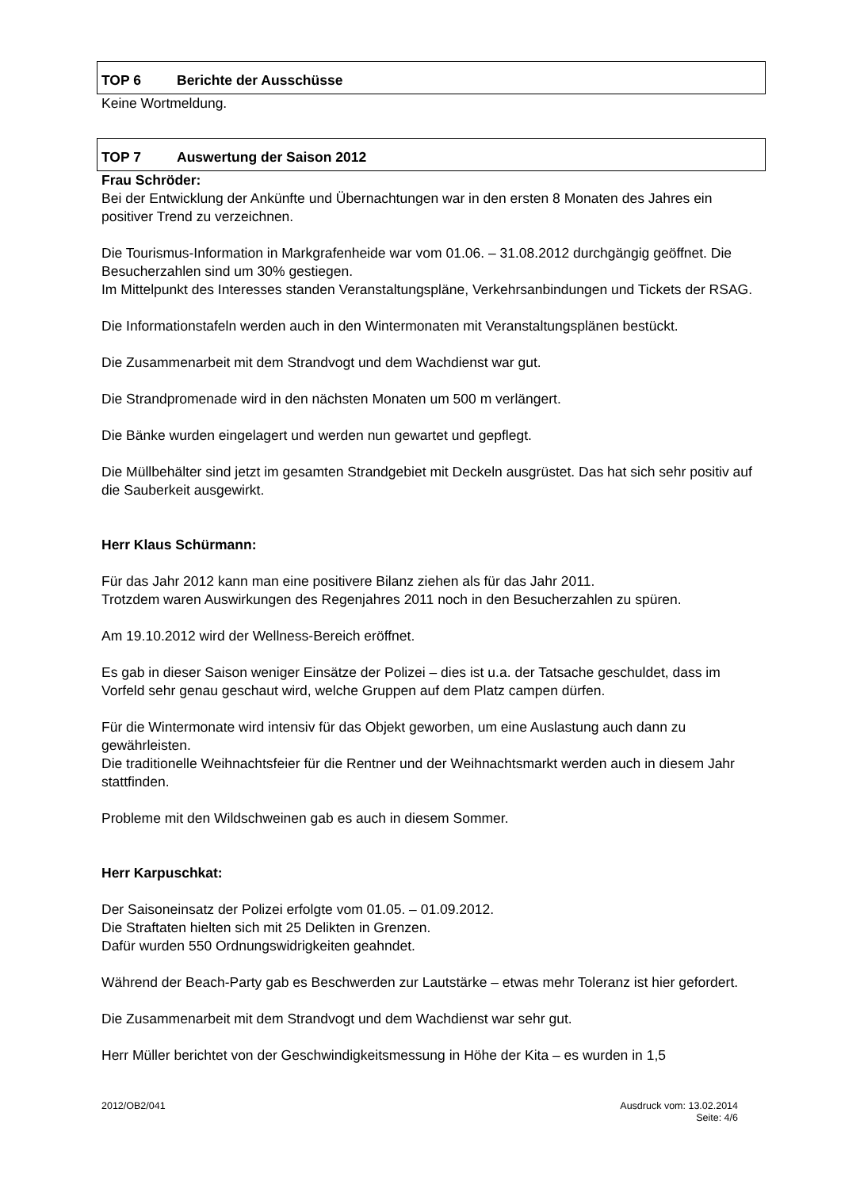TOP 6 Berichte der Ausschüsse
Keine Wortmeldung.
TOP 7 Auswertung der Saison 2012
Frau Schröder:
Bei der Entwicklung der Ankünfte und Übernachtungen war in den ersten 8 Monaten des Jahres ein positiver Trend zu verzeichnen.
Die Tourismus-Information in Markgrafenheide war vom 01.06. – 31.08.2012 durchgängig geöffnet. Die Besucherzahlen sind um 30% gestiegen.
Im Mittelpunkt des Interesses standen Veranstaltungspläne, Verkehrsanbindungen und Tickets der RSAG.
Die Informationstafeln werden auch in den Wintermonaten mit Veranstaltungsplänen bestückt.
Die Zusammenarbeit mit dem Strandvogt und dem Wachdienst war gut.
Die Strandpromenade wird in den nächsten Monaten um 500 m verlängert.
Die Bänke wurden eingelagert und werden nun gewartet und gepflegt.
Die Müllbehälter sind jetzt im gesamten Strandgebiet mit Deckeln ausgrüstet. Das hat sich sehr positiv auf die Sauberkeit ausgewirkt.
Herr Klaus Schürmann:
Für das Jahr 2012 kann man eine positivere Bilanz ziehen als für das Jahr 2011.
Trotzdem waren Auswirkungen des Regenjahres 2011 noch in den Besucherzahlen zu spüren.
Am 19.10.2012 wird der Wellness-Bereich eröffnet.
Es gab in dieser Saison weniger Einsätze der Polizei – dies ist u.a. der Tatsache geschuldet, dass im Vorfeld sehr genau geschaut wird, welche Gruppen auf dem Platz campen dürfen.
Für die Wintermonate wird intensiv für das Objekt geworben, um eine Auslastung auch dann zu gewährleisten.
Die traditionelle Weihnachtsfeier für die Rentner und der Weihnachtsmarkt werden auch in diesem Jahr stattfinden.
Probleme mit den Wildschweinen gab es auch in diesem Sommer.
Herr Karpuschkat:
Der Saisoneinsatz der Polizei erfolgte vom 01.05. – 01.09.2012.
Die Straftaten hielten sich mit 25 Delikten in Grenzen.
Dafür wurden 550 Ordnungswidrigkeiten geahndet.
Während der Beach-Party gab es Beschwerden zur Lautstärke – etwas mehr Toleranz ist hier gefordert.
Die Zusammenarbeit mit dem Strandvogt und dem Wachdienst war sehr gut.
Herr Müller berichtet von der Geschwindigkeitsmessung in Höhe der Kita – es wurden in 1,5
2012/OB2/041 Ausdruck vom: 13.02.2014
Seite: 4/6